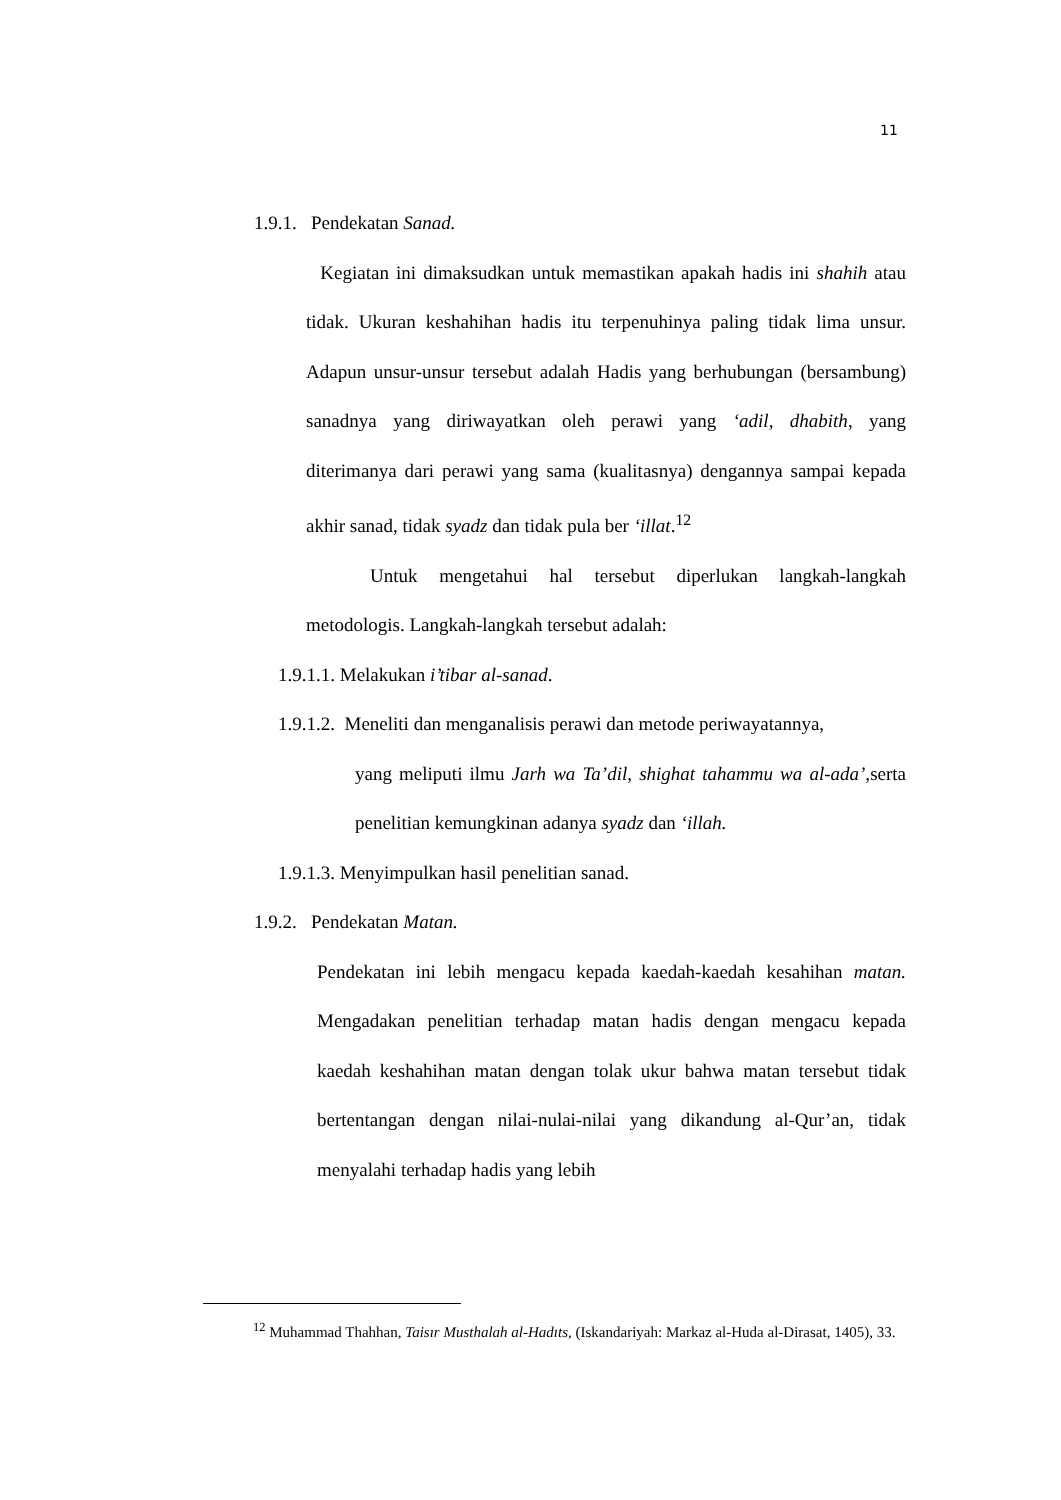11
1.9.1. Pendekatan Sanad.
Kegiatan ini dimaksudkan untuk memastikan apakah hadis ini shahih atau tidak. Ukuran keshahihan hadis itu terpenuhinya paling tidak lima unsur. Adapun unsur-unsur tersebut adalah Hadis yang berhubungan (bersambung) sanadnya yang diriwayatkan oleh perawi yang ‘adil, dhabith, yang diterimanya dari perawi yang sama (kualitasnya) dengannya sampai kepada akhir sanad, tidak syadz dan tidak pula ber ‘illat.<sup>12</sup>
Untuk mengetahui hal tersebut diperlukan langkah-langkah metodologis. Langkah-langkah tersebut adalah:
1.9.1.1. Melakukan i’tibar al-sanad.
1.9.1.2. Meneliti dan menganalisis perawi dan metode periwayatannya,
yang meliputi ilmu Jarh wa Ta’dil, shighat tahammu wa al-ada’, serta penelitian kemungkinan adanya syadz dan ‘illah.
1.9.1.3. Menyimpulkan hasil penelitian sanad.
1.9.2. Pendekatan Matan.
Pendekatan ini lebih mengacu kepada kaedah-kaedah kesahihan matan. Mengadakan penelitian terhadap matan hadis dengan mengacu kepada kaedah keshahihan matan dengan tolak ukur bahwa matan tersebut tidak bertentangan dengan nilai-nulai-nilai yang dikandung al-Qur’an, tidak menyalahi terhadap hadis yang lebih
<sup>12</sup> Muhammad Thahhan, Taisır Musthalah al-Hadıts, (Iskandariyah: Markaz al-Huda al-Dirasat, 1405), 33.